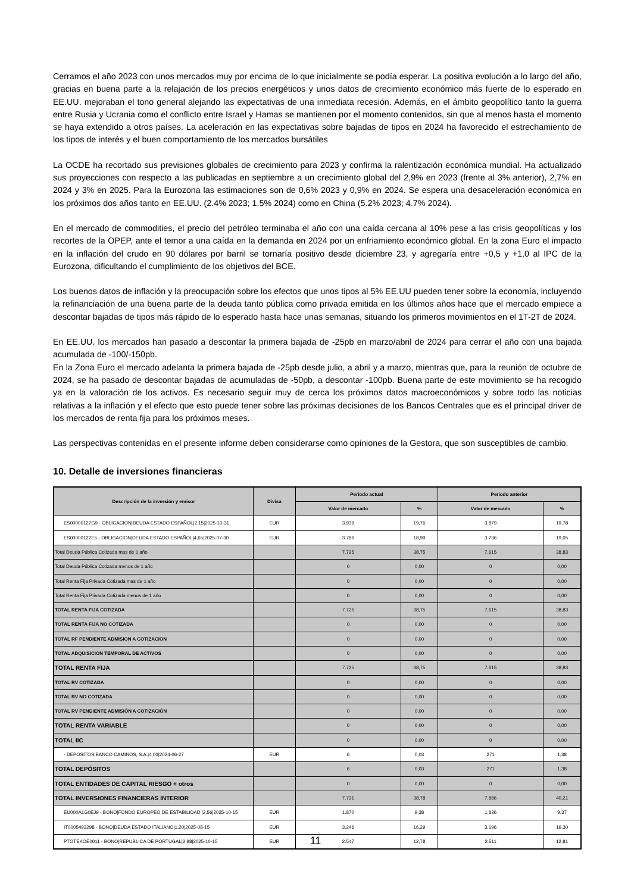Cerramos el año 2023 con unos mercados muy por encima de lo que inicialmente se podía esperar. La positiva evolución a lo largo del año, gracias en buena parte a la relajación de los precios energéticos y unos datos de crecimiento económico más fuerte de lo esperado en EE.UU. mejoraban el tono general alejando las expectativas de una inmediata recesión. Además, en el ámbito geopolítico tanto la guerra entre Rusia y Ucrania como el conflicto entre Israel y Hamas se mantienen por el momento contenidos, sin que al menos hasta el momento se haya extendido a otros países. La aceleración en las expectativas sobre bajadas de tipos en 2024 ha favorecido el estrechamiento de los tipos de interés y el buen comportamiento de los mercados bursátiles
La OCDE ha recortado sus previsiones globales de crecimiento para 2023 y confirma la ralentización económica mundial. Ha actualizado sus proyecciones con respecto a las publicadas en septiembre a un crecimiento global del 2,9% en 2023 (frente al 3% anterior), 2,7% en 2024 y 3% en 2025. Para la Eurozona las estimaciones son de 0,6% 2023 y 0,9% en 2024. Se espera una desaceleración económica en los próximos dos años tanto en EE.UU. (2.4% 2023; 1.5% 2024) como en China (5.2% 2023; 4.7% 2024).
En el mercado de commodities, el precio del petróleo terminaba el año con una caída cercana al 10% pese a las crisis geopolíticas y los recortes de la OPEP, ante el temor a una caída en la demanda en 2024 por un enfriamiento económico global. En la zona Euro el impacto en la inflación del crudo en 90 dólares por barril se tornaría positivo desde diciembre 23, y agregaría entre +0,5 y +1,0 al IPC de la Eurozona, dificultando el cumplimiento de los objetivos del BCE.
Los buenos datos de inflación y la preocupación sobre los efectos que unos tipos al 5% EE.UU pueden tener sobre la economía, incluyendo la refinanciación de una buena parte de la deuda tanto pública como privada emitida en los últimos años hace que el mercado empiece a descontar bajadas de tipos más rápido de lo esperado hasta hace unas semanas, situando los primeros movimientos en el 1T-2T de 2024.
En EE.UU. los mercados han pasado a descontar la primera bajada de -25pb en marzo/abril de 2024 para cerrar el año con una bajada acumulada de -100/-150pb.
En la Zona Euro el mercado adelanta la primera bajada de -25pb desde julio, a abril y a marzo, mientras que, para la reunión de octubre de 2024, se ha pasado de descontar bajadas de acumuladas de -50pb, a descontar -100pb. Buena parte de este movimiento se ha recogido ya en la valoración de los activos. Es necesario seguir muy de cerca los próximos datos macroeconómicos y sobre todo las noticias relativas a la inflación y el efecto que esto puede tener sobre las próximas decisiones de los Bancos Centrales que es el principal driver de los mercados de renta fija para los próximos meses.
Las perspectivas contenidas en el presente informe deben considerarse como opiniones de la Gestora, que son susceptibles de cambio.
10. Detalle de inversiones financieras
| Descripción de la inversión y emisor | Divisa | Periodo actual | | Periodo anterior | |
| --- | --- | --- | --- | --- | --- |
| | | Valor de mercado | % | Valor de mercado | % |
| ES00000127G9 - OBLIGACION/DEUDA ESTADO ESPAÑOL/2,15/2025-10-31 | EUR | 3.939 | 19,76 | 3.879 | 19,78 |
| ES00000122E5 - OBLIGACION/DEUDA ESTADO ESPAÑOL/4,65/2025-07-30 | EUR | 3.786 | 18,99 | 3.736 | 19,05 |
| Total Deuda Pública Cotizada mas de 1 año | | 7.725 | 38,75 | 7.615 | 38,83 |
| Total Deuda Pública Cotizada menos de 1 año | | 0 | 0,00 | 0 | 0,00 |
| Total Renta Fija Privada Cotizada mas de 1 año | | 0 | 0,00 | 0 | 0,00 |
| Total Renta Fija Privada Cotizada menos de 1 año | | 0 | 0,00 | 0 | 0,00 |
| TOTAL RENTA FIJA COTIZADA | | 7.725 | 38,75 | 7.615 | 38,83 |
| TOTAL RENTA FIJA NO COTIZADA | | 0 | 0,00 | 0 | 0,00 |
| TOTAL RF PENDIENTE ADMISION A COTIZACION | | 0 | 0,00 | 0 | 0,00 |
| TOTAL ADQUISICIÓN TEMPORAL DE ACTIVOS | | 0 | 0,00 | 0 | 0,00 |
| TOTAL RENTA FIJA | | 7.725 | 38,75 | 7.615 | 38,83 |
| TOTAL RV COTIZADA | | 0 | 0,00 | 0 | 0,00 |
| TOTAL RV NO COTIZADA | | 0 | 0,00 | 0 | 0,00 |
| TOTAL RV PENDIENTE ADMISIÓN A COTIZACIÓN | | 0 | 0,00 | 0 | 0,00 |
| TOTAL RENTA VARIABLE | | 0 | 0,00 | 0 | 0,00 |
| TOTAL IIC | | 0 | 0,00 | 0 | 0,00 |
| - DEPOSITOS/BANCO CAMINOS, S.A./4,00/2024-06-27 | EUR | 6 | 0,03 | 271 | 1,38 |
| TOTAL DEPÓSITOS | | 6 | 0,03 | 271 | 1,38 |
| TOTAL ENTIDADES DE CAPITAL RIESGO + otros | | 0 | 0,00 | 0 | 0,00 |
| TOTAL INVERSIONES FINANCIERAS INTERIOR | | 7.731 | 38,78 | 7.886 | 40,21 |
| EU000A1G0EJ9 - BONO/FONDO EUROPEO DE ESTABILIDAD /2,56/2025-10-15 | EUR | 1.870 | 9,38 | 1.836 | 9,37 |
| IT0005493298 - BONO/DEUDA ESTADO ITALIANO/1,20/2025-08-15 | EUR | 3.246 | 16,29 | 3.196 | 16,30 |
| PTOTEKOE0011 - BONO/REPUBLICA DE PORTUGAL/2,88/2025-10-15 | EUR | 2.547 | 12,78 | 2.511 | 12,81 |
11